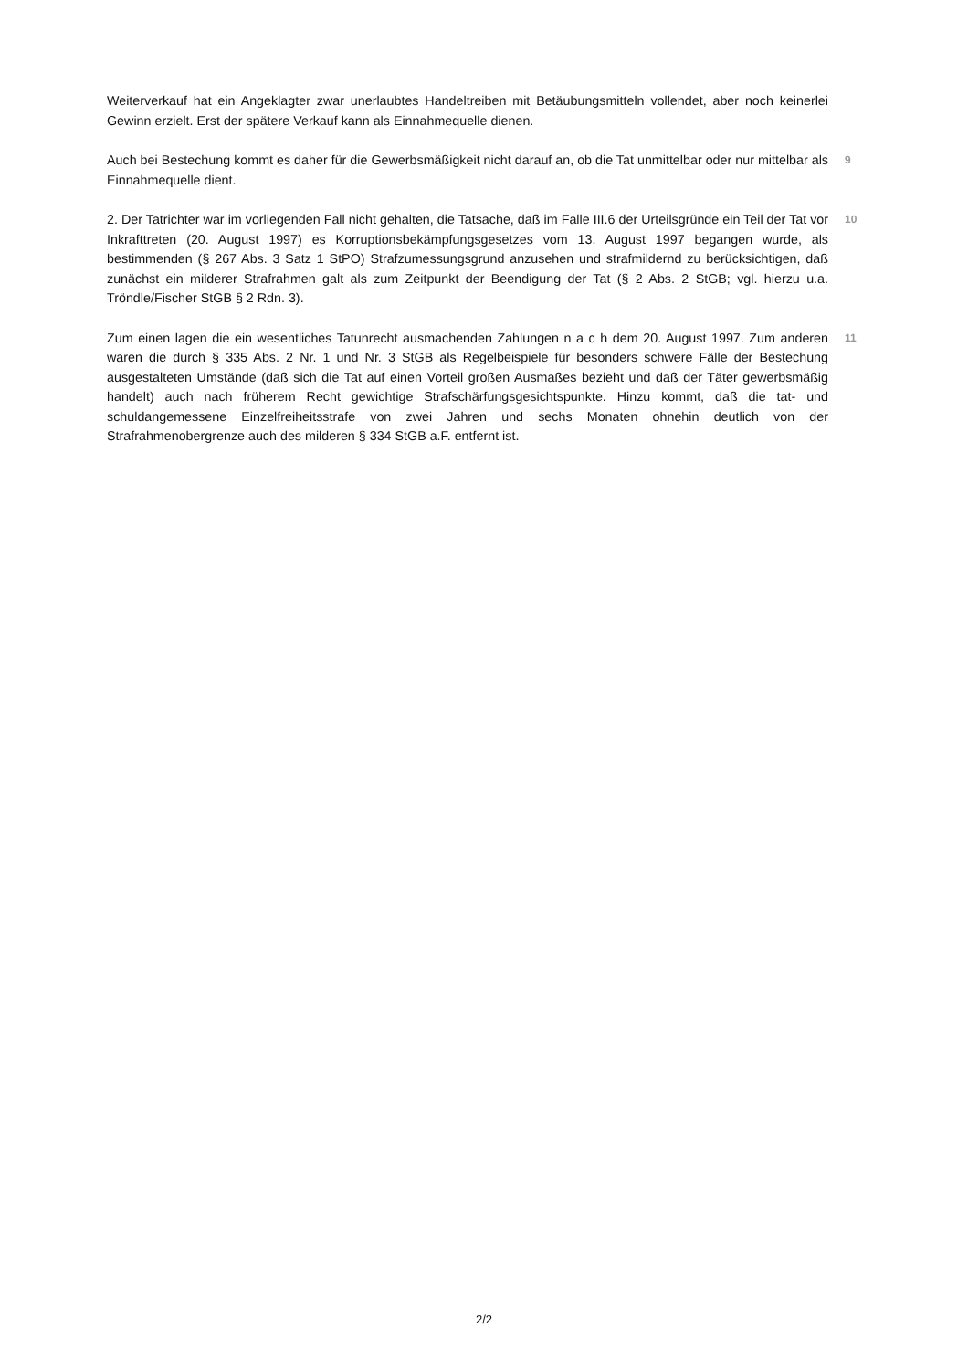Weiterverkauf hat ein Angeklagter zwar unerlaubtes Handeltreiben mit Betäubungsmitteln vollendet, aber noch keinerlei Gewinn erzielt. Erst der spätere Verkauf kann als Einnahmequelle dienen.
Auch bei Bestechung kommt es daher für die Gewerbsmäßigkeit nicht darauf an, ob die Tat unmittelbar oder nur mittelbar als Einnahmequelle dient.
9
2. Der Tatrichter war im vorliegenden Fall nicht gehalten, die Tatsache, daß im Falle III.6 der Urteilsgründe ein Teil der Tat vor Inkrafttreten (20. August 1997) es Korruptionsbekämpfungsgesetzes vom 13. August 1997 begangen wurde, als bestimmenden (§ 267 Abs. 3 Satz 1 StPO) Strafzumessungsgrund anzusehen und strafmildernd zu berücksichtigen, daß zunächst ein milderer Strafrahmen galt als zum Zeitpunkt der Beendigung der Tat (§ 2 Abs. 2 StGB; vgl. hierzu u.a. Tröndle/Fischer StGB § 2 Rdn. 3).
10
Zum einen lagen die ein wesentliches Tatunrecht ausmachenden Zahlungen n a c h dem 20. August 1997. Zum anderen waren die durch § 335 Abs. 2 Nr. 1 und Nr. 3 StGB als Regelbeispiele für besonders schwere Fälle der Bestechung ausgestalteten Umstände (daß sich die Tat auf einen Vorteil großen Ausmaßes bezieht und daß der Täter gewerbsmäßig handelt) auch nach früherem Recht gewichtige Strafschärfungsgesichtspunkte. Hinzu kommt, daß die tat- und schuldangemessene Einzelfreiheitsstrafe von zwei Jahren und sechs Monaten ohnehin deutlich von der Strafrahmenobergrenze auch des milderen § 334 StGB a.F. entfernt ist.
11
2/2